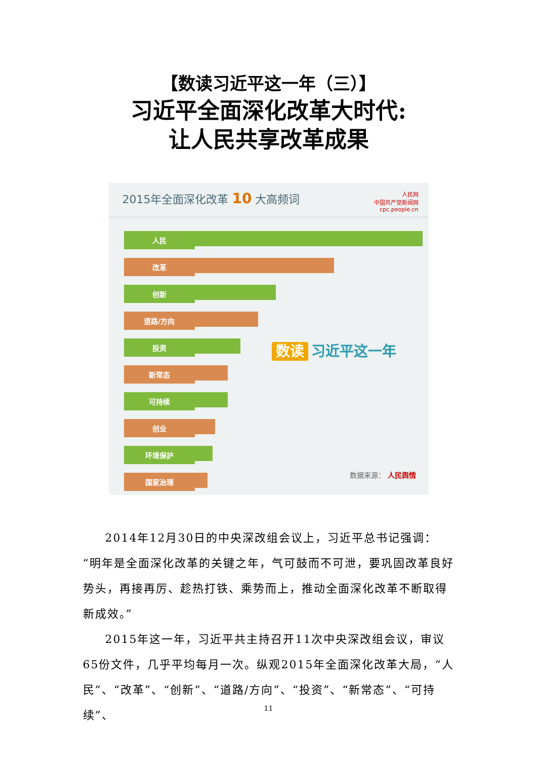【数读习近平这一年（三）】
习近平全面深化改革大时代:
让人民共享改革成果
2015年全面深化改革 10 大高频词
人民网
中国共产党新闻网
cpc.people.cn
人民
改革
创新
道路/方向
投资
新常态
可持续
创业
环境保护
国家治理
数读 习近平这一年
数据来源： 人民舆情
2014年12月30日的中央深改组会议上，习近平总书记强调：“明年是全面深化改革的关键之年，气可鼓而不可泄，要巩固改革良好势头，再接再厉、趁热打铁、乘势而上，推动全面深化改革不断取得新成效。”
2015年这一年，习近平共主持召开11次中央深改组会议，审议65份文件，几乎平均每月一次。纵观2015年全面深化改革大局，“人民”、“改革”、“创新”、“道路/方向”、“投资”、“新常态”、“可持续”、
11